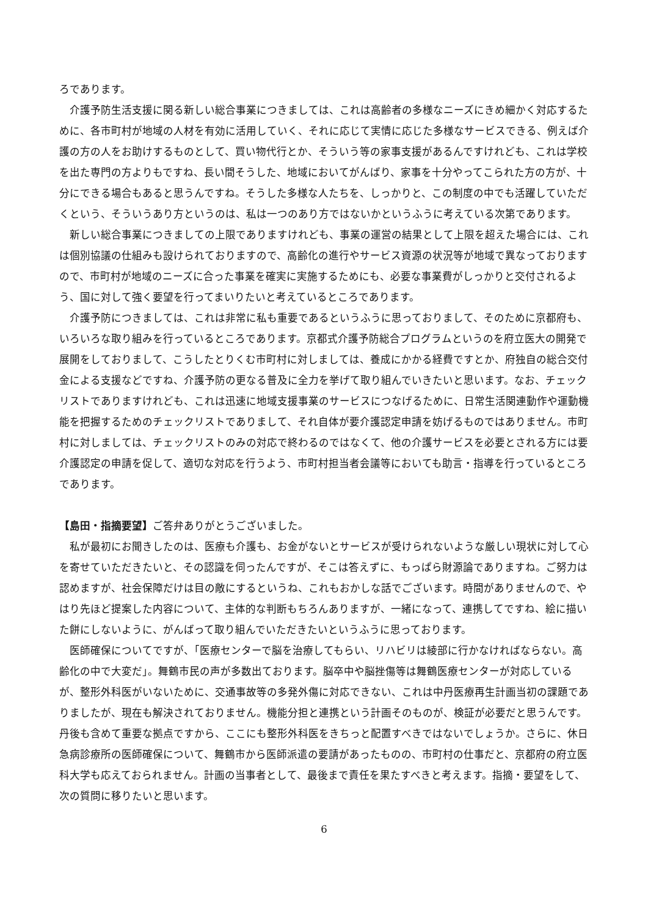ろであります。
介護予防生活支援に関る新しい総合事業につきましては、これは高齢者の多様なニーズにきめ細かく対応するために、各市町村が地域の人材を有効に活用していく、それに応じて実情に応じた多様なサービスできる、例えば介護の方の人をお助けするものとして、買い物代行とか、そういう等の家事支援があるんですけれども、これは学校を出た専門の方よりもですね、長い間そうした、地域においてがんばり、家事を十分やってこられた方の方が、十分にできる場合もあると思うんですね。そうした多様な人たちを、しっかりと、この制度の中でも活躍していただくという、そういうあり方というのは、私は一つのあり方ではないかというふうに考えている次第であります。
新しい総合事業につきましての上限でありますけれども、事業の運営の結果として上限を超えた場合には、これは個別協議の仕組みも設けられておりますので、高齢化の進行やサービス資源の状況等が地域で異なっておりますので、市町村が地域のニーズに合った事業を確実に実施するためにも、必要な事業費がしっかりと交付されるよう、国に対して強く要望を行ってまいりたいと考えているところであります。
介護予防につきましては、これは非常に私も重要であるというふうに思っておりまして、そのために京都府も、いろいろな取り組みを行っているところであります。京都式介護予防総合プログラムというのを府立医大の開発で展開をしておりまして、こうしたとりくむ市町村に対しましては、養成にかかる経費ですとか、府独自の総合交付金による支援などですね、介護予防の更なる普及に全力を挙げて取り組んでいきたいと思います。なお、チェックリストでありますけれども、これは迅速に地域支援事業のサービスにつなげるために、日常生活関連動作や運動機能を把握するためのチェックリストでありまして、それ自体が要介護認定申請を妨げるものではありません。市町村に対しましては、チェックリストのみの対応で終わるのではなくて、他の介護サービスを必要とされる方には要介護認定の申請を促して、適切な対応を行うよう、市町村担当者会議等においても助言・指導を行っているところであります。
【島田・指摘要望】ご答弁ありがとうございました。
私が最初にお聞きしたのは、医療も介護も、お金がないとサービスが受けられないような厳しい現状に対して心を寄せていただきたいと、その認識を伺ったんですが、そこは答えずに、もっぱら財源論でありますね。ご努力は認めますが、社会保障だけは目の敵にするというね、これもおかしな話でございます。時間がありませんので、やはり先ほど提案した内容について、主体的な判断もちろんありますが、一緒になって、連携してですね、絵に描いた餅にしないように、がんばって取り組んでいただきたいというふうに思っております。
医師確保についてですが、「医療センターで脳を治療してもらい、リハビリは綾部に行かなければならない。高齢化の中で大変だ」。舞鶴市民の声が多数出ております。脳卒中や脳挫傷等は舞鶴医療センターが対応しているが、整形外科医がいないために、交通事故等の多発外傷に対応できない、これは中丹医療再生計画当初の課題でありましたが、現在も解決されておりません。機能分担と連携という計画そのものが、検証が必要だと思うんです。丹後も含めて重要な拠点ですから、ここにも整形外科医をきちっと配置すべきではないでしょうか。さらに、休日急病診療所の医師確保について、舞鶴市から医師派遣の要請があったものの、市町村の仕事だと、京都府の府立医科大学も応えておられません。計画の当事者として、最後まで責任を果たすべきと考えます。指摘・要望をして、次の質問に移りたいと思います。
6